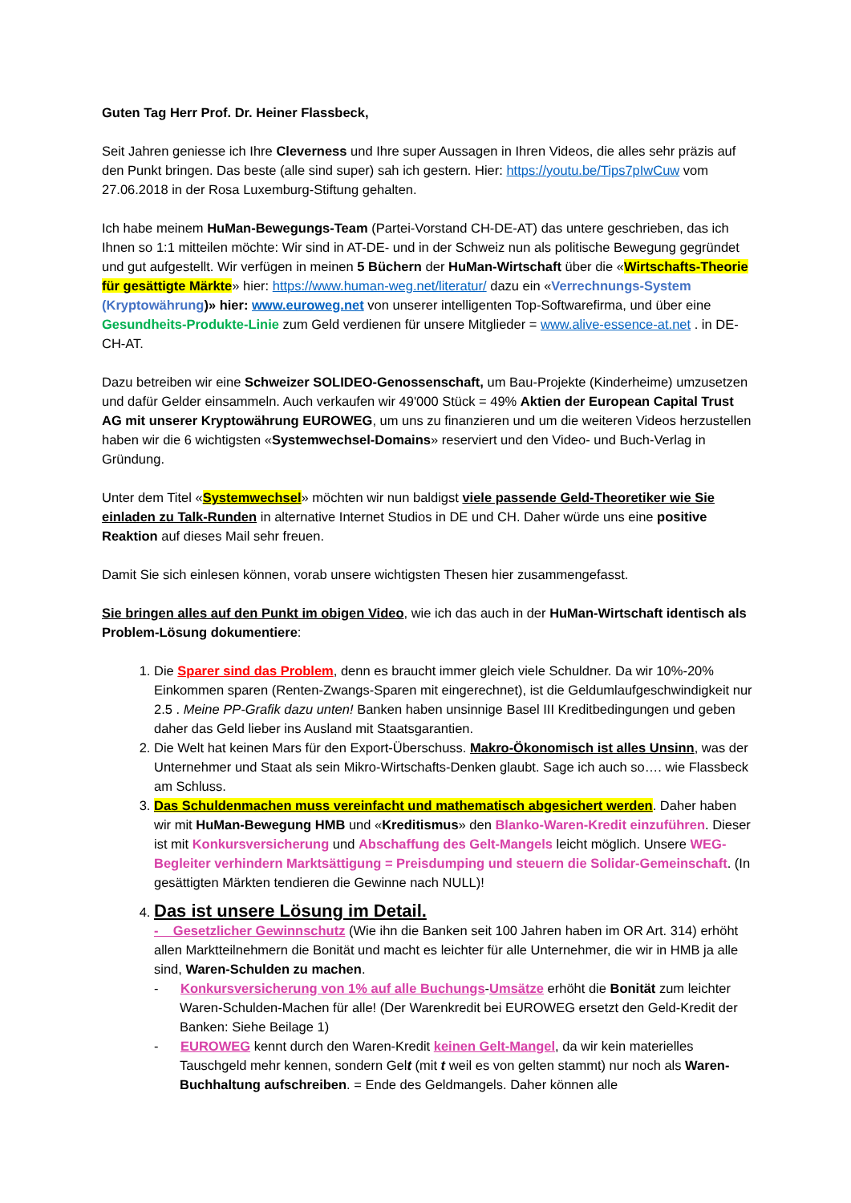Guten Tag Herr Prof. Dr. Heiner Flassbeck,
Seit Jahren geniesse ich Ihre Cleverness und Ihre super Aussagen in Ihren Videos, die alles sehr präzis auf den Punkt bringen. Das beste (alle sind super) sah ich gestern. Hier: https://youtu.be/Tips7pIwCuw vom 27.06.2018 in der Rosa Luxemburg-Stiftung gehalten.
Ich habe meinem HuMan-Bewegungs-Team (Partei-Vorstand CH-DE-AT) das untere geschrieben, das ich Ihnen so 1:1 mitteilen möchte: Wir sind in AT-DE- und in der Schweiz nun als politische Bewegung gegründet und gut aufgestellt. Wir verfügen in meinen 5 Büchern der HuMan-Wirtschaft über die «Wirtschafts-Theorie für gesättigte Märkte» hier: https://www.human-weg.net/literatur/ dazu ein «Verrechnungs-System (Kryptowährung)» hier: www.euroweg.net von unserer intelligenten Top-Softwarefirma, und über eine Gesundheits-Produkte-Linie zum Geld verdienen für unsere Mitglieder = www.alive-essence-at.net . in DE-CH-AT.
Dazu betreiben wir eine Schweizer SOLIDEO-Genossenschaft, um Bau-Projekte (Kinderheime) umzusetzen und dafür Gelder einsammeln. Auch verkaufen wir 49'000 Stück = 49% Aktien der European Capital Trust AG mit unserer Kryptowährung EUROWEG, um uns zu finanzieren und um die weiteren Videos herzustellen haben wir die 6 wichtigsten «Systemwechsel-Domains» reserviert und den Video- und Buch-Verlag in Gründung.
Unter dem Titel «Systemwechsel» möchten wir nun baldigst viele passende Geld-Theoretiker wie Sie einladen zu Talk-Runden in alternative Internet Studios in DE und CH. Daher würde uns eine positive Reaktion auf dieses Mail sehr freuen.
Damit Sie sich einlesen können, vorab unsere wichtigsten Thesen hier zusammengefasst.
Sie bringen alles auf den Punkt im obigen Video, wie ich das auch in der HuMan-Wirtschaft identisch als Problem-Lösung dokumentiere:
1. Die Sparer sind das Problem, denn es braucht immer gleich viele Schuldner. Da wir 10%-20% Einkommen sparen (Renten-Zwangs-Sparen mit eingerechnet), ist die Geldumlaufgeschwindigkeit nur 2.5 . Meine PP-Grafik dazu unten! Banken haben unsinnige Basel III Kreditbedingungen und geben daher das Geld lieber ins Ausland mit Staatsgarantien.
2. Die Welt hat keinen Mars für den Export-Überschuss. Makro-Ökonomisch ist alles Unsinn, was der Unternehmer und Staat als sein Mikro-Wirtschafts-Denken glaubt. Sage ich auch so…. wie Flassbeck am Schluss.
3. Das Schuldenmachen muss vereinfacht und mathematisch abgesichert werden. Daher haben wir mit HuMan-Bewegung HMB und «Kreditismus» den Blanko-Waren-Kredit einzuführen. Dieser ist mit Konkursversicherung und Abschaffung des Gelt-Mangels leicht möglich. Unsere WEG-Begleiter verhindern Marktsättigung = Preisdumping und steuern die Solidar-Gemeinschaft. (In gesättigten Märkten tendieren die Gewinne nach NULL)!
4. Das ist unsere Lösung im Detail.
- Gesetzlicher Gewinnschutz (Wie ihn die Banken seit 100 Jahren haben im OR Art. 314) erhöht allen Marktteilnehmern die Bonität und macht es leichter für alle Unternehmer, die wir in HMB ja alle sind, Waren-Schulden zu machen.
- Konkursversicherung von 1% auf alle Buchungs-Umsätze erhöht die Bonität zum leichter Waren-Schulden-Machen für alle! (Der Warenkredit bei EUROWEG ersetzt den Geld-Kredit der Banken: Siehe Beilage 1)
- EUROWEG kennt durch den Waren-Kredit keinen Gelt-Mangel, da wir kein materielles Tauschgeld mehr kennen, sondern Gelt (mit t weil es von gelten stammt) nur noch als Waren-Buchhaltung aufschreiben. = Ende des Geldmangels. Daher können alle